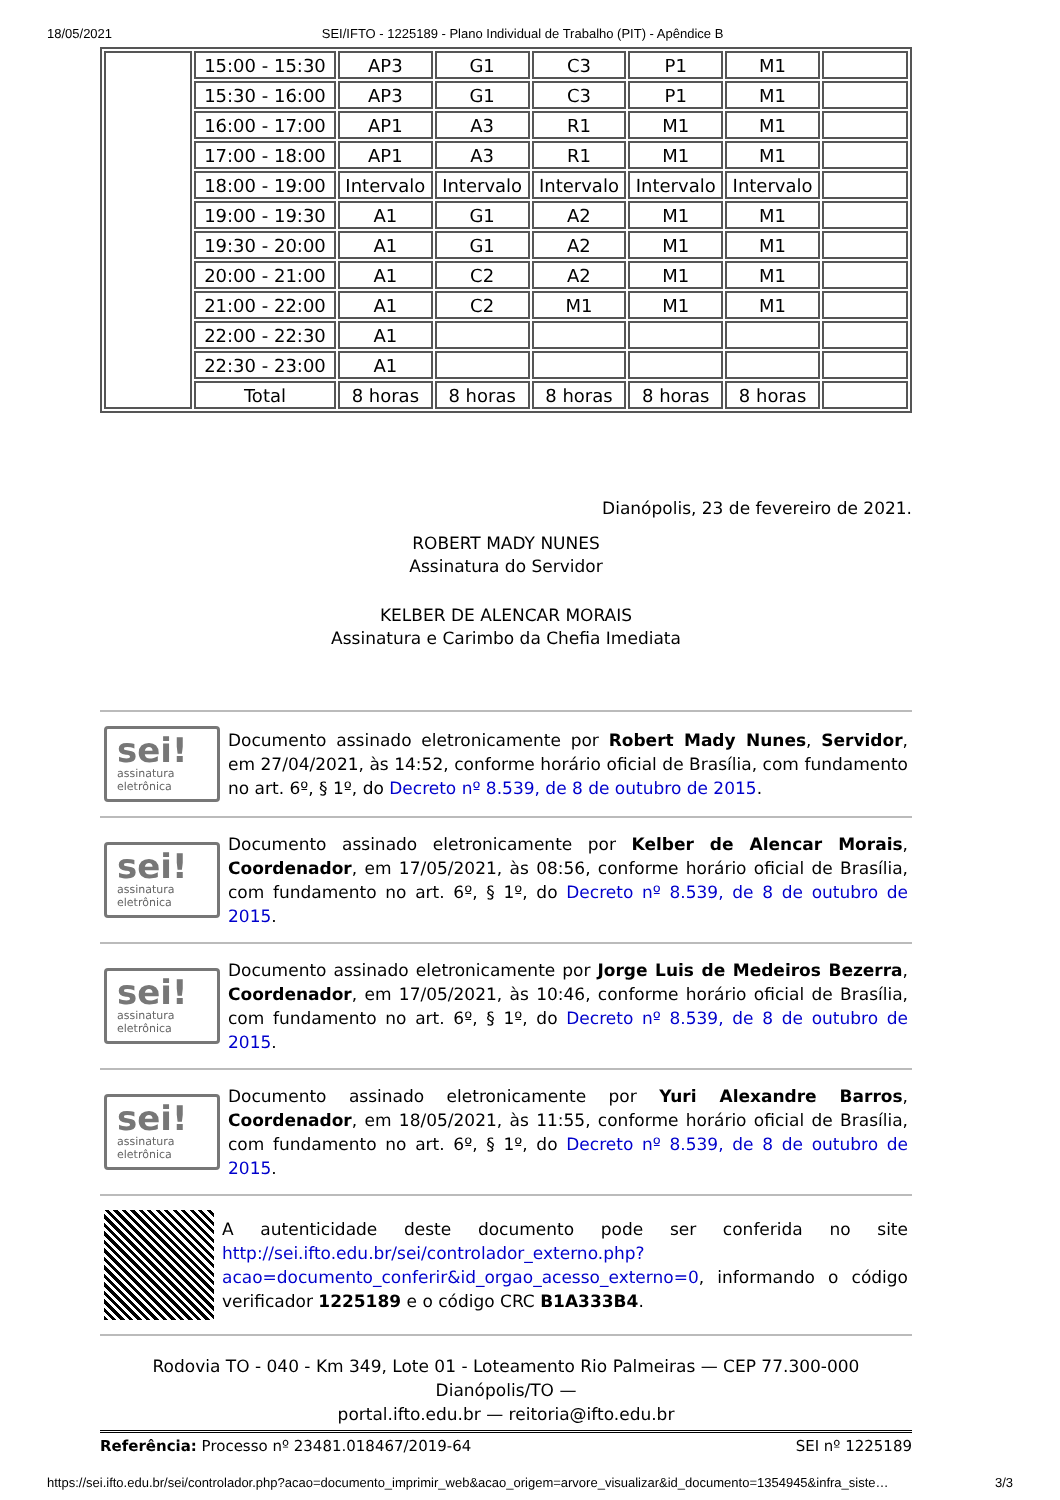18/05/2021 SEI/IFTO - 1225189 - Plano Individual de Trabalho (PIT) - Apêndice B
| | 15:00 - 15:30 | AP3 | G1 | C3 | P1 | M1 | |
| | 15:30 - 16:00 | AP3 | G1 | C3 | P1 | M1 | |
| | 16:00 - 17:00 | AP1 | A3 | R1 | M1 | M1 | |
| | 17:00 - 18:00 | AP1 | A3 | R1 | M1 | M1 | |
| | 18:00 - 19:00 | Intervalo | Intervalo | Intervalo | Intervalo | Intervalo | |
| | 19:00 - 19:30 | A1 | G1 | A2 | M1 | M1 | |
| | 19:30 - 20:00 | A1 | G1 | A2 | M1 | M1 | |
| | 20:00 - 21:00 | A1 | C2 | A2 | M1 | M1 | |
| | 21:00 - 22:00 | A1 | C2 | M1 | M1 | M1 | |
| | 22:00 - 22:30 | A1 | | | | | |
| | 22:30 - 23:00 | A1 | | | | | |
| | Total | 8 horas | 8 horas | 8 horas | 8 horas | 8 horas | |
Dianópolis, 23 de fevereiro de 2021.
ROBERT MADY NUNES
Assinatura do Servidor
KELBER DE ALENCAR MORAIS
Assinatura e Carimbo da Chefia Imediata
sei!
assinatura
eletrônica
Documento assinado eletronicamente por Robert Mady Nunes, Servidor, em 27/04/2021, às 14:52, conforme horário oficial de Brasília, com fundamento no art. 6º, § 1º, do Decreto nº 8.539, de 8 de outubro de 2015.
sei!
assinatura
eletrônica
Documento assinado eletronicamente por Kelber de Alencar Morais, Coordenador, em 17/05/2021, às 08:56, conforme horário oficial de Brasília, com fundamento no art. 6º, § 1º, do Decreto nº 8.539, de 8 de outubro de 2015.
sei!
assinatura
eletrônica
Documento assinado eletronicamente por Jorge Luis de Medeiros Bezerra, Coordenador, em 17/05/2021, às 10:46, conforme horário oficial de Brasília, com fundamento no art. 6º, § 1º, do Decreto nº 8.539, de 8 de outubro de 2015.
sei!
assinatura
eletrônica
Documento assinado eletronicamente por Yuri Alexandre Barros, Coordenador, em 18/05/2021, às 11:55, conforme horário oficial de Brasília, com fundamento no art. 6º, § 1º, do Decreto nº 8.539, de 8 de outubro de 2015.
A autenticidade deste documento pode ser conferida no site http://sei.ifto.edu.br/sei/controlador_externo.php?acao=documento_conferir&id_orgao_acesso_externo=0, informando o código verificador 1225189 e o código CRC B1A333B4.
Rodovia TO - 040 - Km 349, Lote 01 - Loteamento Rio Palmeiras — CEP 77.300-000
Dianópolis/TO —
portal.ifto.edu.br — reitoria@ifto.edu.br
Referência: Processo nº 23481.018467/2019-64 SEI nº 1225189
https://sei.ifto.edu.br/sei/controlador.php?acao=documento_imprimir_web&acao_origem=arvore_visualizar&id_documento=1354945&infra_siste… 3/3